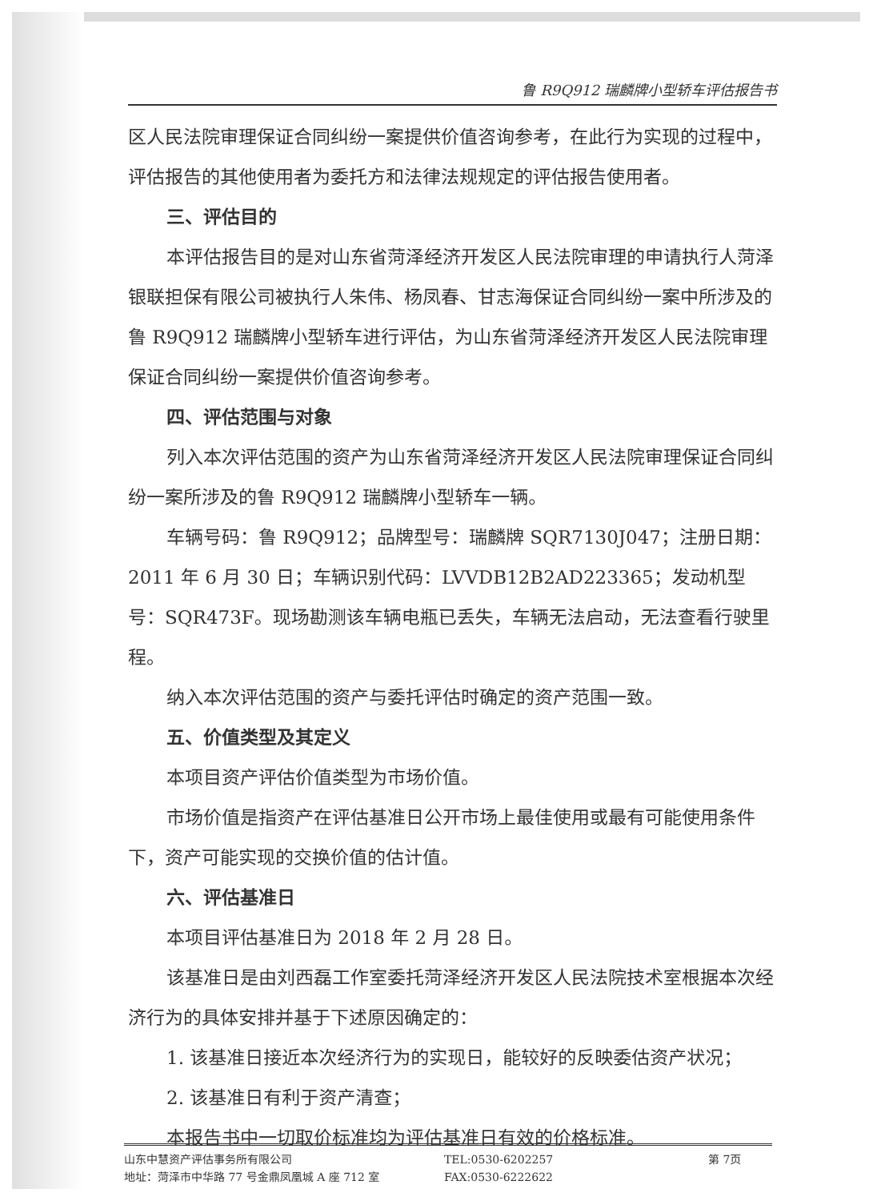鲁 R9Q912 瑞麟牌小型轿车评估报告书
区人民法院审理保证合同纠纷一案提供价值咨询参考，在此行为实现的过程中，评估报告的其他使用者为委托方和法律法规规定的评估报告使用者。
三、评估目的
本评估报告目的是对山东省菏泽经济开发区人民法院审理的申请执行人菏泽银联担保有限公司被执行人朱伟、杨凤春、甘志海保证合同纠纷一案中所涉及的鲁 R9Q912 瑞麟牌小型轿车进行评估，为山东省菏泽经济开发区人民法院审理保证合同纠纷一案提供价值咨询参考。
四、评估范围与对象
列入本次评估范围的资产为山东省菏泽经济开发区人民法院审理保证合同纠纷一案所涉及的鲁 R9Q912 瑞麟牌小型轿车一辆。
车辆号码：鲁 R9Q912；品牌型号：瑞麟牌 SQR7130J047；注册日期：2011 年 6 月 30 日；车辆识别代码：LVVDB12B2AD223365；发动机型号：SQR473F。现场勘测该车辆电瓶已丢失，车辆无法启动，无法查看行驶里程。
纳入本次评估范围的资产与委托评估时确定的资产范围一致。
五、价值类型及其定义
本项目资产评估价值类型为市场价值。
市场价值是指资产在评估基准日公开市场上最佳使用或最有可能使用条件下，资产可能实现的交换价值的估计值。
六、评估基准日
本项目评估基准日为 2018 年 2 月 28 日。
该基准日是由刘西磊工作室委托菏泽经济开发区人民法院技术室根据本次经济行为的具体安排并基于下述原因确定的：
1. 该基准日接近本次经济行为的实现日，能较好的反映委估资产状况；
2. 该基准日有利于资产清查；
本报告书中一切取价标准均为评估基准日有效的价格标准。
山东中慧资产评估事务所有限公司 TEL:0530-6202257 第 7页 地址：菏泽市中华路 77 号金鼎凤凰城 A 座 712 室 FAX:0530-6222622